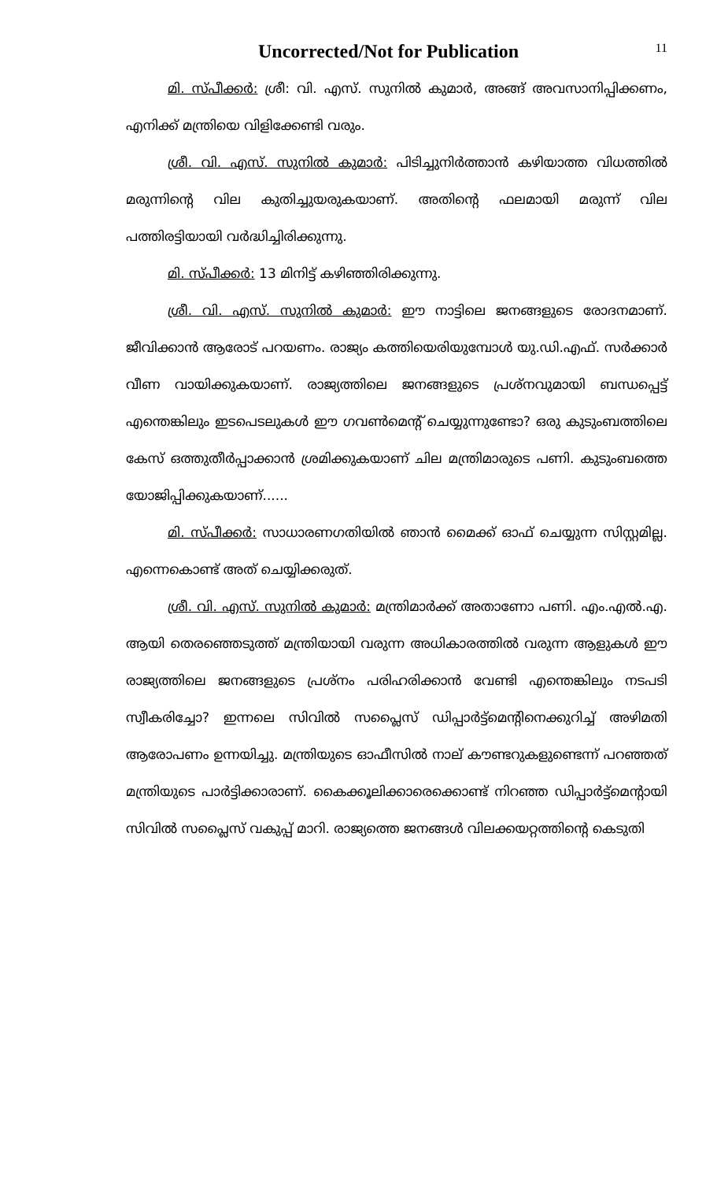Uncorrected/Not for Publication
11
മി. സ്പീക്കർ: ശ്രീ: വി. എസ്. സുനിൽ കുമാർ, അങ്ങ് അവസാനിപ്പിക്കണം, എനിക്ക് മന്ത്രിയെ വിളിക്കേണ്ടി വരും.
ശ്രീ. വി. എസ്. സുനിൽ കുമാർ: പിടിച്ചുനിർത്താൻ കഴിയാത്ത വിധത്തിൽ മരുന്നിന്റെ വില കുതിച്ചുയരുകയാണ്. അതിന്റെ ഫലമായി മരുന്ന് വില പത്തിരട്ടിയായി വർദ്ധിച്ചിരിക്കുന്നു.
മി. സ്പീക്കർ: 13 മിനിട്ട് കഴിഞ്ഞിരിക്കുന്നു.
ശ്രീ. വി. എസ്. സുനിൽ കുമാർ: ഈ നാട്ടിലെ ജനങ്ങളുടെ രോദനമാണ്. ജീവിക്കാൻ ആരോട് പറയണം. രാജ്യം കത്തിയെരിയുമ്പോൾ യു.ഡി.എഫ്. സർക്കാർ വീണ വായിക്കുകയാണ്. രാജ്യത്തിലെ ജനങ്ങളുടെ പ്രശ്നവുമായി ബന്ധപ്പെട്ട് എന്തെങ്കിലും ഇടപെടലുകൾ ഈ ഗവൺമെന്റ് ചെയ്യുന്നുണ്ടോ? ഒരു കുടുംബത്തിലെ കേസ് ഒത്തുതീർപ്പാക്കാൻ ശ്രമിക്കുകയാണ് ചില മന്ത്രിമാരുടെ പണി. കുടുംബത്തെ യോജിപ്പിക്കുകയാണ്......
മി. സ്പീക്കർ: സാധാരണഗതിയിൽ ഞാൻ മൈക്ക് ഓഫ് ചെയ്യുന്ന സിസ്റ്റമില്ല. എന്നെകൊണ്ട് അത് ചെയ്യിക്കരുത്.
ശ്രീ. വി. എസ്. സുനിൽ കുമാർ: മന്ത്രിമാർക്ക് അതാണോ പണി. എം.എൽ.എ. ആയി തെരഞ്ഞെടുത്ത് മന്ത്രിയായി വരുന്ന അധികാരത്തിൽ വരുന്ന ആളുകൾ ഈ രാജ്യത്തിലെ ജനങ്ങളുടെ പ്രശ്നം പരിഹരിക്കാൻ വേണ്ടി എന്തെങ്കിലും നടപടി സ്വീകരിച്ചോ? ഇന്നലെ സിവിൽ സപ്ലൈസ് ഡിപ്പാർട്ട്മെന്റിനെക്കുറിച്ച് അഴിമതി ആരോപണം ഉന്നയിച്ചു. മന്ത്രിയുടെ ഓഫീസിൽ നാല് കൗണ്ടറുകളുണ്ടെന്ന് പറഞ്ഞത് മന്ത്രിയുടെ പാർട്ടിക്കാരാണ്. കൈക്കൂലിക്കാരെക്കൊണ്ട് നിറഞ്ഞ ഡിപ്പാർട്ട്മെന്റായി സിവിൽ സപ്ലൈസ് വകുപ്പ് മാറി. രാജ്യത്തെ ജനങ്ങൾ വിലക്കയറ്റത്തിന്റെ കെടുതി